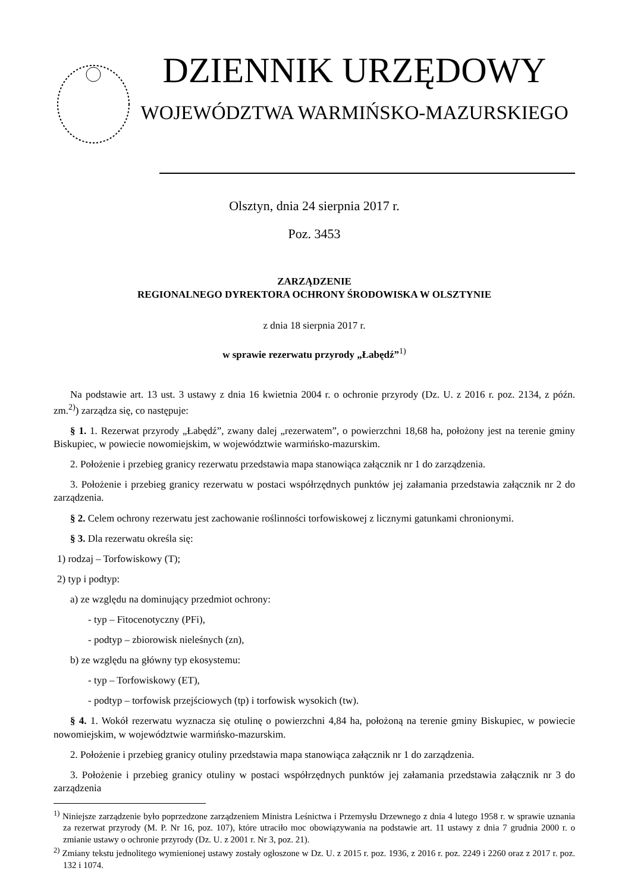DZIENNIK URZĘDOWY
WOJEWÓDZTWA WARMIŃSKO-MAZURSKIEGO
Olsztyn, dnia 24 sierpnia 2017 r.
Poz. 3453
ZARZĄDZENIE
REGIONALNEGO DYREKTORA OCHRONY ŚRODOWISKA W OLSZTYNIE
z dnia 18 sierpnia 2017 r.
w sprawie rezerwatu przyrody „Łabędź”<sup>1)</sup>
Na podstawie art. 13 ust. 3 ustawy z dnia 16 kwietnia 2004 r. o ochronie przyrody (Dz. U. z 2016 r. poz. 2134, z późn. zm.<sup>2)</sup>) zarządza się, co następuje:
§ 1. 1. Rezerwat przyrody „Łabędź”, zwany dalej „rezerwatem”, o powierzchni 18,68 ha, położony jest na terenie gminy Biskupiec, w powiecie nowomiejskim, w województwie warmińsko-mazurskim.
2. Położenie i przebieg granicy rezerwatu przedstawia mapa stanowiąca załącznik nr 1 do zarządzenia.
3. Położenie i przebieg granicy rezerwatu w postaci współrzędnych punktów jej załamania przedstawia załącznik nr 2 do zarządzenia.
§ 2. Celem ochrony rezerwatu jest zachowanie roślinności torfowiskowej z licznymi gatunkami chronionymi.
§ 3. Dla rezerwatu określa się:
1) rodzaj – Torfowiskowy (T);
2) typ i podtyp:
a) ze względu na dominujący przedmiot ochrony:
- typ – Fitocenotyczny (PFi),
- podtyp – zbiorowisk nieleśnych (zn),
b) ze względu na główny typ ekosystemu:
- typ – Torfowiskowy (ET),
- podtyp – torfowisk przejściowych (tp) i torfowisk wysokich (tw).
§ 4. 1. Wokół rezerwatu wyznacza się otulinę o powierzchni 4,84 ha, położoną na terenie gminy Biskupiec, w powiecie nowomiejskim, w województwie warmińsko-mazurskim.
2. Położenie i przebieg granicy otuliny przedstawia mapa stanowiąca załącznik nr 1 do zarządzenia.
3. Położenie i przebieg granicy otuliny w postaci współrzędnych punktów jej załamania przedstawia załącznik nr 3 do zarządzenia
<sup>1)</sup> Niniejsze zarządzenie było poprzedzone zarządzeniem Ministra Leśnictwa i Przemysłu Drzewnego z dnia 4 lutego 1958 r. w sprawie uznania za rezerwat przyrody (M. P. Nr 16, poz. 107), które utraciło moc obowiązywania na podstawie art. 11 ustawy z dnia 7 grudnia 2000 r. o zmianie ustawy o ochronie przyrody (Dz. U. z 2001 r. Nr 3, poz. 21).
<sup>2)</sup> Zmiany tekstu jednolitego wymienionej ustawy zostały ogłoszone w Dz. U. z 2015 r. poz. 1936, z 2016 r. poz. 2249 i 2260 oraz z 2017 r. poz. 132 i 1074.